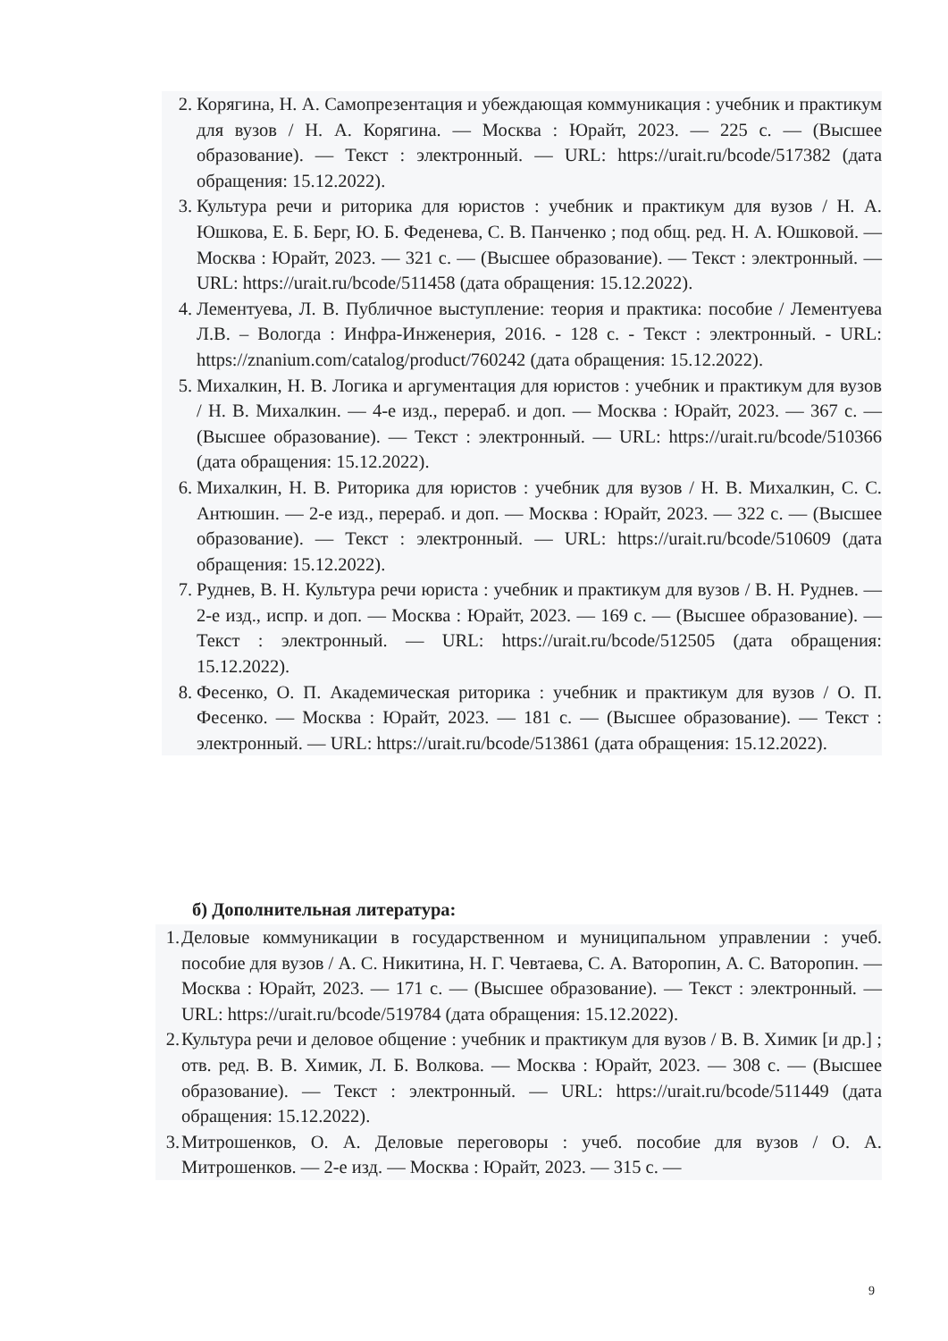2. Корягина, Н. А. Самопрезентация и убеждающая коммуникация : учебник и практикум для вузов / Н. А. Корягина. — Москва : Юрайт, 2023. — 225 с. — (Высшее образование). — Текст : электронный. — URL: https://urait.ru/bcode/517382 (дата обращения: 15.12.2022).
3. Культура речи и риторика для юристов : учебник и практикум для вузов / Н. А. Юшкова, Е. Б. Берг, Ю. Б. Феденева, С. В. Панченко ; под общ. ред. Н. А. Юшковой. — Москва : Юрайт, 2023. — 321 с. — (Высшее образование). — Текст : электронный. — URL: https://urait.ru/bcode/511458 (дата обращения: 15.12.2022).
4. Лементуева, Л. В. Публичное выступление: теория и практика: пособие / Лементуева Л.В. – Вологда : Инфра-Инженерия, 2016. - 128 с. - Текст : электронный. - URL: https://znanium.com/catalog/product/760242 (дата обращения: 15.12.2022).
5. Михалкин, Н. В. Логика и аргументация для юристов : учебник и практикум для вузов / Н. В. Михалкин. — 4-е изд., перераб. и доп. — Москва : Юрайт, 2023. — 367 с. — (Высшее образование). — Текст : электронный. — URL: https://urait.ru/bcode/510366 (дата обращения: 15.12.2022).
6. Михалкин, Н. В. Риторика для юристов : учебник для вузов / Н. В. Михалкин, С. С. Антюшин. — 2-е изд., перераб. и доп. — Москва : Юрайт, 2023. — 322 с. — (Высшее образование). — Текст : электронный. — URL: https://urait.ru/bcode/510609 (дата обращения: 15.12.2022).
7. Руднев, В. Н. Культура речи юриста : учебник и практикум для вузов / В. Н. Руднев. — 2-е изд., испр. и доп. — Москва : Юрайт, 2023. — 169 с. — (Высшее образование). — Текст : электронный. — URL: https://urait.ru/bcode/512505 (дата обращения: 15.12.2022).
8. Фесенко, О. П. Академическая риторика : учебник и практикум для вузов / О. П. Фесенко. — Москва : Юрайт, 2023. — 181 с. — (Высшее образование). — Текст : электронный. — URL: https://urait.ru/bcode/513861 (дата обращения: 15.12.2022).
б) Дополнительная литература:
1. Деловые коммуникации в государственном и муниципальном управлении : учеб. пособие для вузов / А. С. Никитина, Н. Г. Чевтаева, С. А. Ваторопин, А. С. Ваторопин. — Москва : Юрайт, 2023. — 171 с. — (Высшее образование). — Текст : электронный. — URL: https://urait.ru/bcode/519784 (дата обращения: 15.12.2022).
2. Культура речи и деловое общение : учебник и практикум для вузов / В. В. Химик [и др.] ; отв. ред. В. В. Химик, Л. Б. Волкова. — Москва : Юрайт, 2023. — 308 с. — (Высшее образование). — Текст : электронный. — URL: https://urait.ru/bcode/511449 (дата обращения: 15.12.2022).
3. Митрошенков, О. А. Деловые переговоры : учеб. пособие для вузов / О. А. Митрошенков. — 2-е изд. — Москва : Юрайт, 2023. — 315 с. —
9